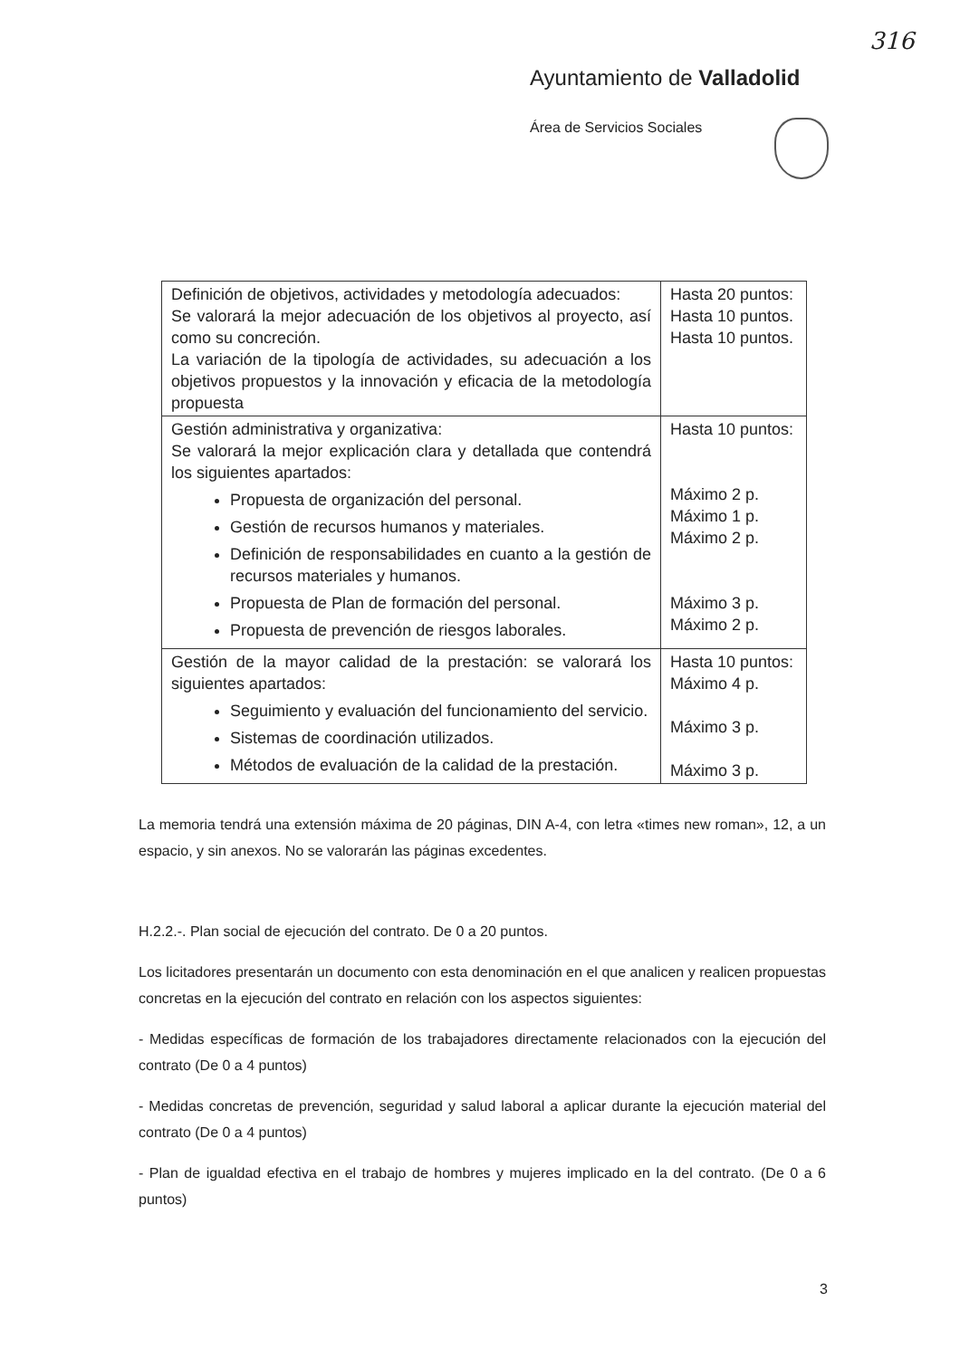316
Ayuntamiento de Valladolid
Área de Servicios Sociales
| Definición de objetivos, actividades y metodología adecuados: Se valorará la mejor adecuación de los objetivos al proyecto, así como su concreción. La variación de la tipología de actividades, su adecuación a los objetivos propuestos y la innovación y eficacia de la metodología propuesta | Hasta 20 puntos: Hasta 10 puntos. Hasta 10 puntos. |
| Gestión administrativa y organizativa: Se valorará la mejor explicación clara y detallada que contendrá los siguientes apartados: Propuesta de organización del personal. Gestión de recursos humanos y materiales. Definición de responsabilidades en cuanto a la gestión de recursos materiales y humanos. Propuesta de Plan de formación del personal. Propuesta de prevención de riesgos laborales. | Hasta 10 puntos: Máximo 2 p. Máximo 1 p. Máximo 2 p. Máximo 3 p. Máximo 2 p. |
| Gestión de la mayor calidad de la prestación: se valorará los siguientes apartados: Seguimiento y evaluación del funcionamiento del servicio. Sistemas de coordinación utilizados. Métodos de evaluación de la calidad de la prestación. | Hasta 10 puntos: Máximo 4 p. Máximo 3 p. Máximo 3 p. |
La memoria tendrá una extensión máxima de 20 páginas, DIN A-4, con letra «times new roman», 12, a un espacio, y sin anexos. No se valorarán las páginas excedentes.
H.2.2.-. Plan social de ejecución del contrato. De 0 a 20 puntos.
Los licitadores presentarán un documento con esta denominación en el que analicen y realicen propuestas concretas en la ejecución del contrato en relación con los aspectos siguientes:
- Medidas específicas de formación de los trabajadores directamente relacionados con la ejecución del contrato (De 0 a 4 puntos)
- Medidas concretas de prevención, seguridad y salud laboral a aplicar durante la ejecución material del contrato (De 0 a 4 puntos)
- Plan de igualdad efectiva en el trabajo de hombres y mujeres implicado en la del contrato. (De 0 a 6 puntos)
3